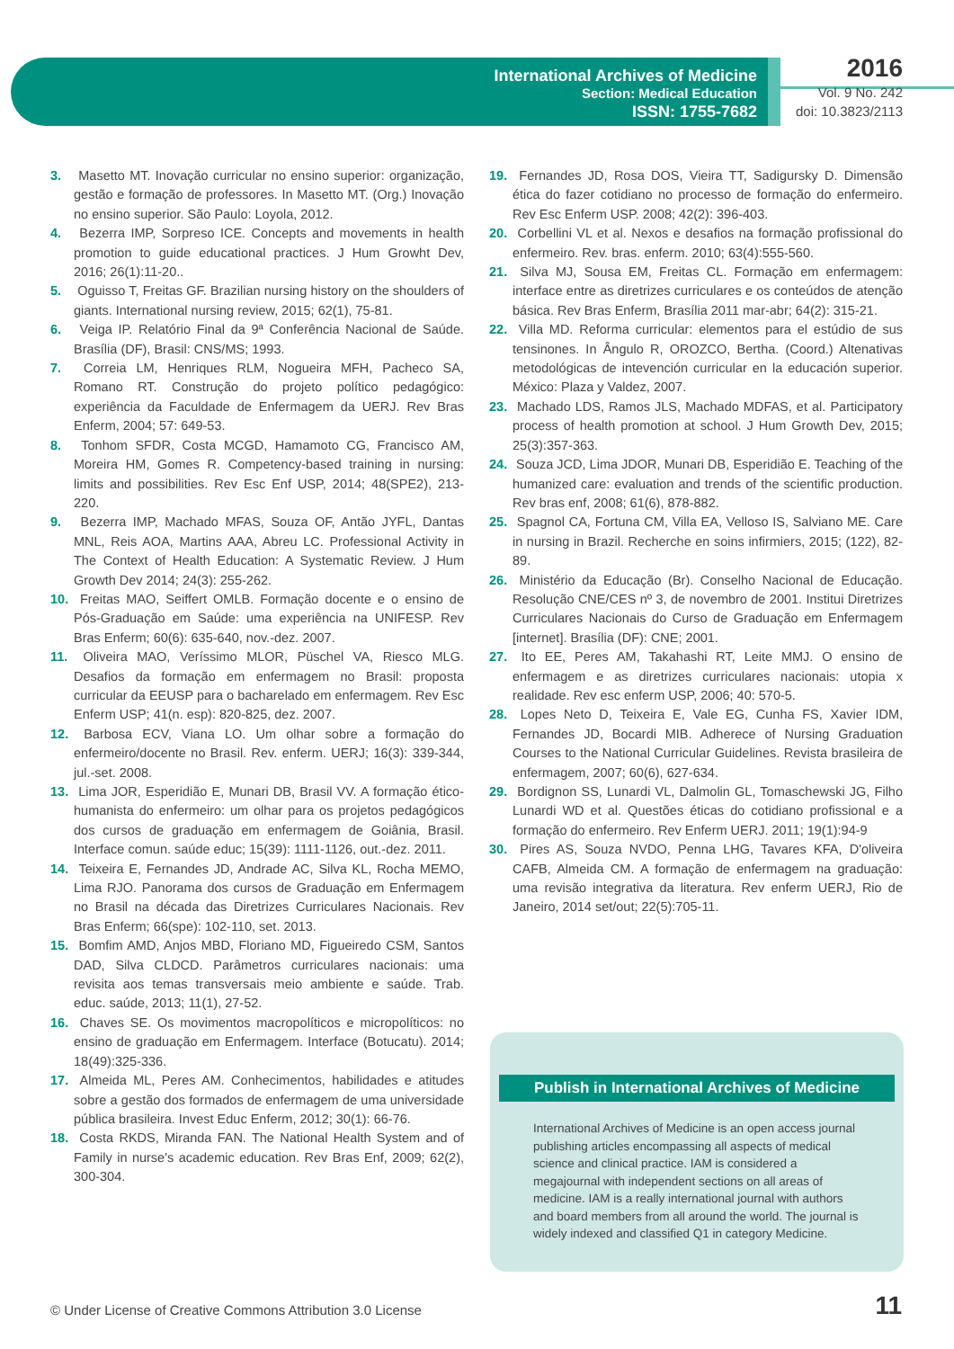International Archives of Medicine
Section: Medical Education
ISSN: 1755-7682
2016
Vol. 9 No. 242
doi: 10.3823/2113
3. Masetto MT. Inovação curricular no ensino superior: organização, gestão e formação de professores. In Masetto MT. (Org.) Inovação no ensino superior. São Paulo: Loyola, 2012.
4. Bezerra IMP, Sorpreso ICE. Concepts and movements in health promotion to guide educational practices. J Hum Growht Dev, 2016; 26(1):11-20..
5. Oguisso T, Freitas GF. Brazilian nursing history on the shoulders of giants. International nursing review, 2015; 62(1), 75-81.
6. Veiga IP. Relatório Final da 9ª Conferência Nacional de Saúde. Brasília (DF), Brasil: CNS/MS; 1993.
7. Correia LM, Henriques RLM, Nogueira MFH, Pacheco SA, Romano RT. Construção do projeto político pedagógico: experiência da Faculdade de Enfermagem da UERJ. Rev Bras Enferm, 2004; 57: 649-53.
8. Tonhom SFDR, Costa MCGD, Hamamoto CG, Francisco AM, Moreira HM, Gomes R. Competency-based training in nursing: limits and possibilities. Rev Esc Enf USP, 2014; 48(SPE2), 213-220.
9. Bezerra IMP, Machado MFAS, Souza OF, Antão JYFL, Dantas MNL, Reis AOA, Martins AAA, Abreu LC. Professional Activity in The Context of Health Education: A Systematic Review. J Hum Growth Dev 2014; 24(3): 255-262.
10. Freitas MAO, Seiffert OMLB. Formação docente e o ensino de Pós-Graduação em Saúde: uma experiência na UNIFESP. Rev Bras Enferm; 60(6): 635-640, nov.-dez. 2007.
11. Oliveira MAO, Veríssimo MLOR, Püschel VA, Riesco MLG. Desafios da formação em enfermagem no Brasil: proposta curricular da EEUSP para o bacharelado em enfermagem. Rev Esc Enferm USP; 41(n. esp): 820-825, dez. 2007.
12. Barbosa ECV, Viana LO. Um olhar sobre a formação do enfermeiro/docente no Brasil. Rev. enferm. UERJ; 16(3): 339-344, jul.-set. 2008.
13. Lima JOR, Esperidião E, Munari DB, Brasil VV. A formação ético-humanista do enfermeiro: um olhar para os projetos pedagógicos dos cursos de graduação em enfermagem de Goiânia, Brasil. Interface comun. saúde educ; 15(39): 1111-1126, out.-dez. 2011.
14. Teixeira E, Fernandes JD, Andrade AC, Silva KL, Rocha MEMO, Lima RJO. Panorama dos cursos de Graduação em Enfermagem no Brasil na década das Diretrizes Curriculares Nacionais. Rev Bras Enferm; 66(spe): 102-110, set. 2013.
15. Bomfim AMD, Anjos MBD, Floriano MD, Figueiredo CSM, Santos DAD, Silva CLDCD. Parâmetros curriculares nacionais: uma revisita aos temas transversais meio ambiente e saúde. Trab. educ. saúde, 2013; 11(1), 27-52.
16. Chaves SE. Os movimentos macropolíticos e micropolíticos: no ensino de graduação em Enfermagem. Interface (Botucatu). 2014; 18(49):325-336.
17. Almeida ML, Peres AM. Conhecimentos, habilidades e atitudes sobre a gestão dos formados de enfermagem de uma universidade pública brasileira. Invest Educ Enferm, 2012; 30(1): 66-76.
18. Costa RKDS, Miranda FAN. The National Health System and of Family in nurse's academic education. Rev Bras Enf, 2009; 62(2), 300-304.
19. Fernandes JD, Rosa DOS, Vieira TT, Sadigursky D. Dimensão ética do fazer cotidiano no processo de formação do enfermeiro. Rev Esc Enferm USP. 2008; 42(2): 396-403.
20. Corbellini VL et al. Nexos e desafios na formação profissional do enfermeiro. Rev. bras. enferm. 2010; 63(4):555-560.
21. Silva MJ, Sousa EM, Freitas CL. Formação em enfermagem: interface entre as diretrizes curriculares e os conteúdos de atenção básica. Rev Bras Enferm, Brasília 2011 mar-abr; 64(2): 315-21.
22. Villa MD. Reforma curricular: elementos para el estúdio de sus tensinones. In Ângulo R, OROZCO, Bertha. (Coord.) Altenativas metodológicas de intevención curricular en la educación superior. México: Plaza y Valdez, 2007.
23. Machado LDS, Ramos JLS, Machado MDFAS, et al. Participatory process of health promotion at school. J Hum Growth Dev, 2015; 25(3):357-363.
24. Souza JCD, Lima JDOR, Munari DB, Esperidião E. Teaching of the humanized care: evaluation and trends of the scientific production. Rev bras enf, 2008; 61(6), 878-882.
25. Spagnol CA, Fortuna CM, Villa EA, Velloso IS, Salviano ME. Care in nursing in Brazil. Recherche en soins infirmiers, 2015; (122), 82-89.
26. Ministério da Educação (Br). Conselho Nacional de Educação. Resolução CNE/CES nº 3, de novembro de 2001. Institui Diretrizes Curriculares Nacionais do Curso de Graduação em Enfermagem [internet]. Brasília (DF): CNE; 2001.
27. Ito EE, Peres AM, Takahashi RT, Leite MMJ. O ensino de enfermagem e as diretrizes curriculares nacionais: utopia x realidade. Rev esc enferm USP, 2006; 40: 570-5.
28. Lopes Neto D, Teixeira E, Vale EG, Cunha FS, Xavier IDM, Fernandes JD, Bocardi MIB. Adherece of Nursing Graduation Courses to the National Curricular Guidelines. Revista brasileira de enfermagem, 2007; 60(6), 627-634.
29. Bordignon SS, Lunardi VL, Dalmolin GL, Tomaschewski JG, Filho Lunardi WD et al. Questões éticas do cotidiano profissional e a formação do enfermeiro. Rev Enferm UERJ. 2011; 19(1):94-9
30. Pires AS, Souza NVDO, Penna LHG, Tavares KFA, D'oliveira CAFB, Almeida CM. A formação de enfermagem na graduação: uma revisão integrativa da literatura. Rev enferm UERJ, Rio de Janeiro, 2014 set/out; 22(5):705-11.
Publish in International Archives of Medicine
International Archives of Medicine is an open access journal publishing articles encompassing all aspects of medical science and clinical practice. IAM is considered a megajournal with independent sections on all areas of medicine. IAM is a really international journal with authors and board members from all around the world. The journal is widely indexed and classified Q1 in category Medicine.
© Under License of Creative Commons Attribution 3.0 License
11